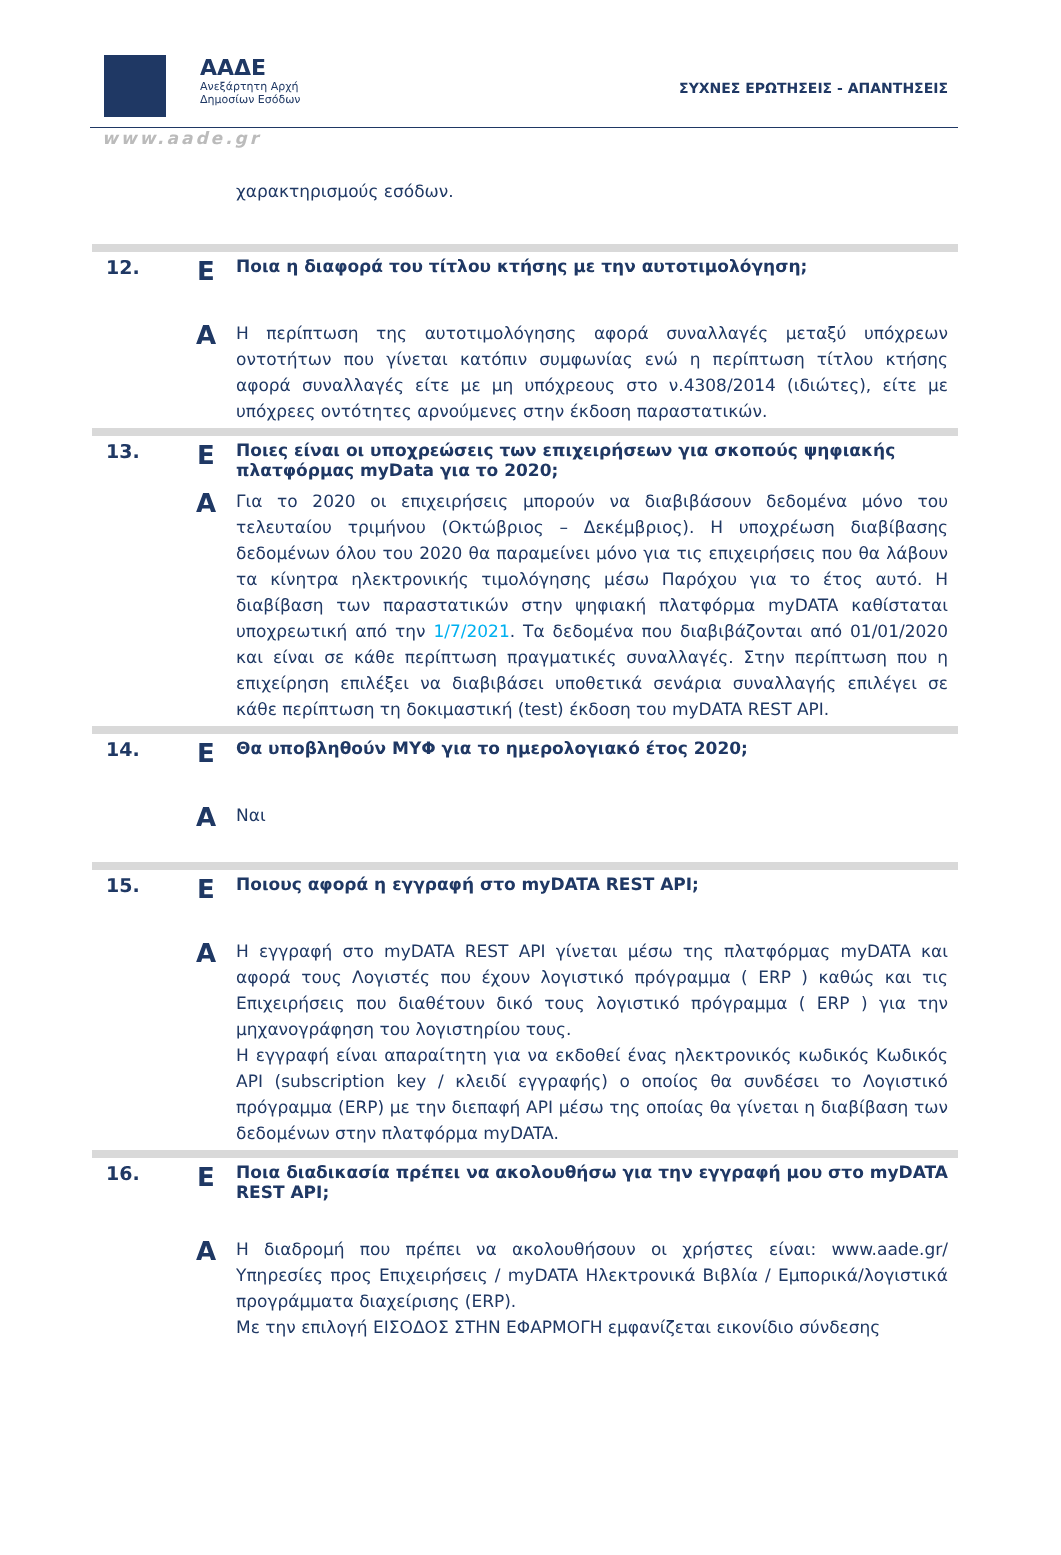ΑΑΔΕ
Ανεξάρτητη Αρχή
Δημοσίων Εσόδων
ΣΥΧΝΕΣ ΕΡΩΤΗΣΕΙΣ - ΑΠΑΝΤΗΣΕΙΣ
www.aade.gr
| | | χαρακτηρισμούς εσόδων. |
| 12. | Ε | Ποια η διαφορά του τίτλου κτήσης με την αυτοτιμολόγηση; |
| | Α | Η περίπτωση της αυτοτιμολόγησης αφορά συναλλαγές μεταξύ υπόχρεων οντοτήτων που γίνεται κατόπιν συμφωνίας ενώ η περίπτωση τίτλου κτήσης αφορά συναλλαγές είτε με μη υπόχρεους στο ν.4308/2014 (ιδιώτες), είτε με υπόχρεες οντότητες αρνούμενες στην έκδοση παραστατικών. |
| 13. | Ε | Ποιες είναι οι υποχρεώσεις των επιχειρήσεων για σκοπούς ψηφιακής πλατφόρμας myData για το 2020; |
| | Α | Για το 2020 οι επιχειρήσεις μπορούν να διαβιβάσουν δεδομένα μόνο του τελευταίου τριμήνου (Οκτώβριος – Δεκέμβριος). Η υποχρέωση διαβίβασης δεδομένων όλου του 2020 θα παραμείνει μόνο για τις επιχειρήσεις που θα λάβουν τα κίνητρα ηλεκτρονικής τιμολόγησης μέσω Παρόχου για το έτος αυτό. Η διαβίβαση των παραστατικών στην ψηφιακή πλατφόρμα myDATA καθίσταται υποχρεωτική από την 1/7/2021 . Τα δεδομένα που διαβιβάζονται από 01/01/2020 και είναι σε κάθε περίπτωση πραγματικές συναλλαγές. Στην περίπτωση που η επιχείρηση επιλέξει να διαβιβάσει υποθετικά σενάρια συναλλαγής επιλέγει σε κάθε περίπτωση τη δοκιμαστική (test) έκδοση του myDATA REST API. |
| 14. | Ε | Θα υποβληθούν ΜΥΦ για το ημερολογιακό έτος 2020; |
| | Α | Ναι |
| 15. | Ε | Ποιους αφορά η εγγραφή στο myDATA REST API; |
| | Α | Η εγγραφή στο myDATA REST API γίνεται μέσω της πλατφόρμας myDATA και αφορά τους Λογιστές που έχουν λογιστικό πρόγραμμα ( ERP ) καθώς και τις Επιχειρήσεις που διαθέτουν δικό τους λογιστικό πρόγραμμα ( ERP ) για την μηχανογράφηση του λογιστηρίου τους. Η εγγραφή είναι απαραίτητη για να εκδοθεί ένας ηλεκτρονικός κωδικός Κωδικός API (subscription key / κλειδί εγγραφής) ο οποίος θα συνδέσει το Λογιστικό πρόγραμμα (ERP) με την διεπαφή API μέσω της οποίας θα γίνεται η διαβίβαση των δεδομένων στην πλατφόρμα myDATA. |
| 16. | Ε | Ποια διαδικασία πρέπει να ακολουθήσω για την εγγραφή μου στο myDATA REST API; |
| | Α | Η διαδρομή που πρέπει να ακολουθήσουν οι χρήστες είναι: www.aade.gr/ Υπηρεσίες προς Επιχειρήσεις / myDATA Ηλεκτρονικά Βιβλία / Εμπορικά/λογιστικά προγράμματα διαχείρισης (ERP). Με την επιλογή ΕΙΣΟΔΟΣ ΣΤΗΝ ΕΦΑΡΜΟΓΗ εμφανίζεται εικονίδιο σύνδεσης |